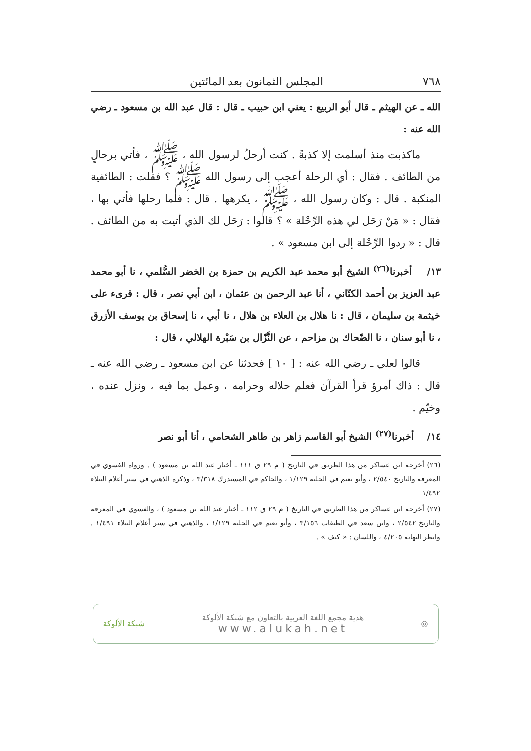٧٦٨ المجلس الثمانون بعد المائتين
الله ـ عن الهيثم ـ قال أبو الربيع : يعني ابن حبيب ـ قال : قال عبد الله بن مسعود ـ رضي الله عنه :
ماكذبت منذ أسلمت إلا كذبةً . كنت أرحلُ لرسول الله ، ﷺ ، فأتي برحالٍ من الطائف . فقال : أي الرحلة أعجب إلى رسول الله ﷺ ؟ فقلت : الطائفية المنكبة . قال : وكان رسول الله ، ﷺ ، يكرهها . قال : فلما رحلها فأتي بها ، فقال : « مَنْ رَحَل لي هذه الرِّحْلة » ؟ قالوا : رَحَل لك الذي أتيت به من الطائف . قال : « ردوا الرِّحْلة إلى ابن مسعود » .
١٣/ أخبرنا<sup>(٢٦)</sup> الشيخ أبو محمد عبد الكريم بن حمزة بن الخضر السُّلمي ، نا أبو محمد عبد العزيز بن أحمد الكتّاني ، أنا عبد الرحمن بن عثمان ، ابن أبي نصر ، قال : قرىء على خيثمة بن سليمان ، قال : نا هلال بن العلاء بن هلال ، نا أبي ، نا إسحاق بن يوسف الأزرق ، نا أبو سنان ، نا الضّحاك بن مزاحم ، عن النَّزّال بن سَبْرة الهلالي ، قال :
قالوا لعلي ـ رضي الله عنه : [ ١٠ ] فحدثنا عن ابن مسعود ـ رضي الله عنه ـ قال : ذاك أمرؤ قرأ القرآن فعلم حلاله وحرامه ، وعمل بما فيه ، ونزل عنده ، وخيّم .
١٤/ أخبرنا<sup>(٢٧)</sup> الشيخ أبو القاسم زاهر بن طاهر الشحامي ، أنا أبو نصر
(٢٦) أخرجه ابن عساكر من هذا الطريق في التاريخ ( م ٢٩ ق ١١١ ـ أخبار عبد الله بن مسعود ) . ورواه الفسوي في المعرفة والتاريخ ٢/٥٤٠ ، وأبو نعيم في الحلية ١/١٢٩ ، والحاكم في المستدرك ٣/٣١٨ ، وذكره الذهبي في سير أعلام النبلاء ١/٤٩٢
(٢٧) أخرجه ابن عساكر من هذا الطريق في التاريخ ( م ٢٩ ق ١١٢ ـ أخبار عبد الله بن مسعود ) ، والفسوي في المعرفة والتاريخ ٢/٥٤٢ ، وابن سعد في الطبقات ٣/١٥٦ ، وأبو نعيم في الحلية ١/١٢٩ ، والذهبي في سير أعلام النبلاء ١/٤٩١ . وانظر النهاية ٤/٢٠٥ ، واللسان : « كنف » .
◎
هدية مجمع اللغة العربية بالتعاون مع شبكة الألوكة
www.alukah.net
شبكة الألوكة